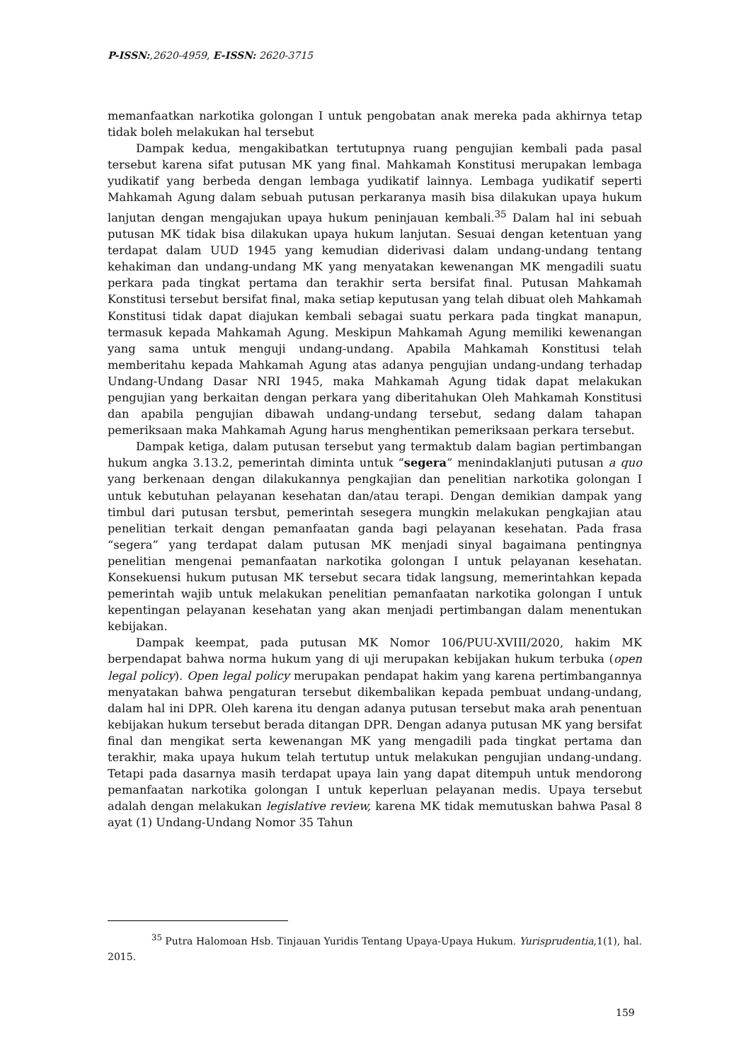P-ISSN:,2620-4959, E-ISSN: 2620-3715
memanfaatkan narkotika golongan I untuk pengobatan anak mereka pada akhirnya tetap tidak boleh melakukan hal tersebut
Dampak kedua, mengakibatkan tertutupnya ruang pengujian kembali pada pasal tersebut karena sifat putusan MK yang final. Mahkamah Konstitusi merupakan lembaga yudikatif yang berbeda dengan lembaga yudikatif lainnya. Lembaga yudikatif seperti Mahkamah Agung dalam sebuah putusan perkaranya masih bisa dilakukan upaya hukum lanjutan dengan mengajukan upaya hukum peninjauan kembali.<sup>35</sup> Dalam hal ini sebuah putusan MK tidak bisa dilakukan upaya hukum lanjutan. Sesuai dengan ketentuan yang terdapat dalam UUD 1945 yang kemudian diderivasi dalam undang-undang tentang kehakiman dan undang-undang MK yang menyatakan kewenangan MK mengadili suatu perkara pada tingkat pertama dan terakhir serta bersifat final. Putusan Mahkamah Konstitusi tersebut bersifat final, maka setiap keputusan yang telah dibuat oleh Mahkamah Konstitusi tidak dapat diajukan kembali sebagai suatu perkara pada tingkat manapun, termasuk kepada Mahkamah Agung. Meskipun Mahkamah Agung memiliki kewenangan yang sama untuk menguji undang-undang. Apabila Mahkamah Konstitusi telah memberitahu kepada Mahkamah Agung atas adanya pengujian undang-undang terhadap Undang-Undang Dasar NRI 1945, maka Mahkamah Agung tidak dapat melakukan pengujian yang berkaitan dengan perkara yang diberitahukan Oleh Mahkamah Konstitusi dan apabila pengujian dibawah undang-undang tersebut, sedang dalam tahapan pemeriksaan maka Mahkamah Agung harus menghentikan pemeriksaan perkara tersebut.
Dampak ketiga, dalam putusan tersebut yang termaktub dalam bagian pertimbangan hukum angka 3.13.2, pemerintah diminta untuk “segera” menindaklanjuti putusan a quo yang berkenaan dengan dilakukannya pengkajian dan penelitian narkotika golongan I untuk kebutuhan pelayanan kesehatan dan/atau terapi. Dengan demikian dampak yang timbul dari putusan tersbut, pemerintah sesegera mungkin melakukan pengkajian atau penelitian terkait dengan pemanfaatan ganda bagi pelayanan kesehatan. Pada frasa “segera” yang terdapat dalam putusan MK menjadi sinyal bagaimana pentingnya penelitian mengenai pemanfaatan narkotika golongan I untuk pelayanan kesehatan. Konsekuensi hukum putusan MK tersebut secara tidak langsung, memerintahkan kepada pemerintah wajib untuk melakukan penelitian pemanfaatan narkotika golongan I untuk kepentingan pelayanan kesehatan yang akan menjadi pertimbangan dalam menentukan kebijakan.
Dampak keempat, pada putusan MK Nomor 106/PUU-XVIII/2020, hakim MK berpendapat bahwa norma hukum yang di uji merupakan kebijakan hukum terbuka (open legal policy). Open legal policy merupakan pendapat hakim yang karena pertimbangannya menyatakan bahwa pengaturan tersebut dikembalikan kepada pembuat undang-undang, dalam hal ini DPR. Oleh karena itu dengan adanya putusan tersebut maka arah penentuan kebijakan hukum tersebut berada ditangan DPR. Dengan adanya putusan MK yang bersifat final dan mengikat serta kewenangan MK yang mengadili pada tingkat pertama dan terakhir, maka upaya hukum telah tertutup untuk melakukan pengujian undang-undang. Tetapi pada dasarnya masih terdapat upaya lain yang dapat ditempuh untuk mendorong pemanfaatan narkotika golongan I untuk keperluan pelayanan medis. Upaya tersebut adalah dengan melakukan legislative review, karena MK tidak memutuskan bahwa Pasal 8 ayat (1) Undang-Undang Nomor 35 Tahun
<sup>35</sup> Putra Halomoan Hsb. Tinjauan Yuridis Tentang Upaya-Upaya Hukum. Yurisprudentia,1(1), hal. 2015.
159